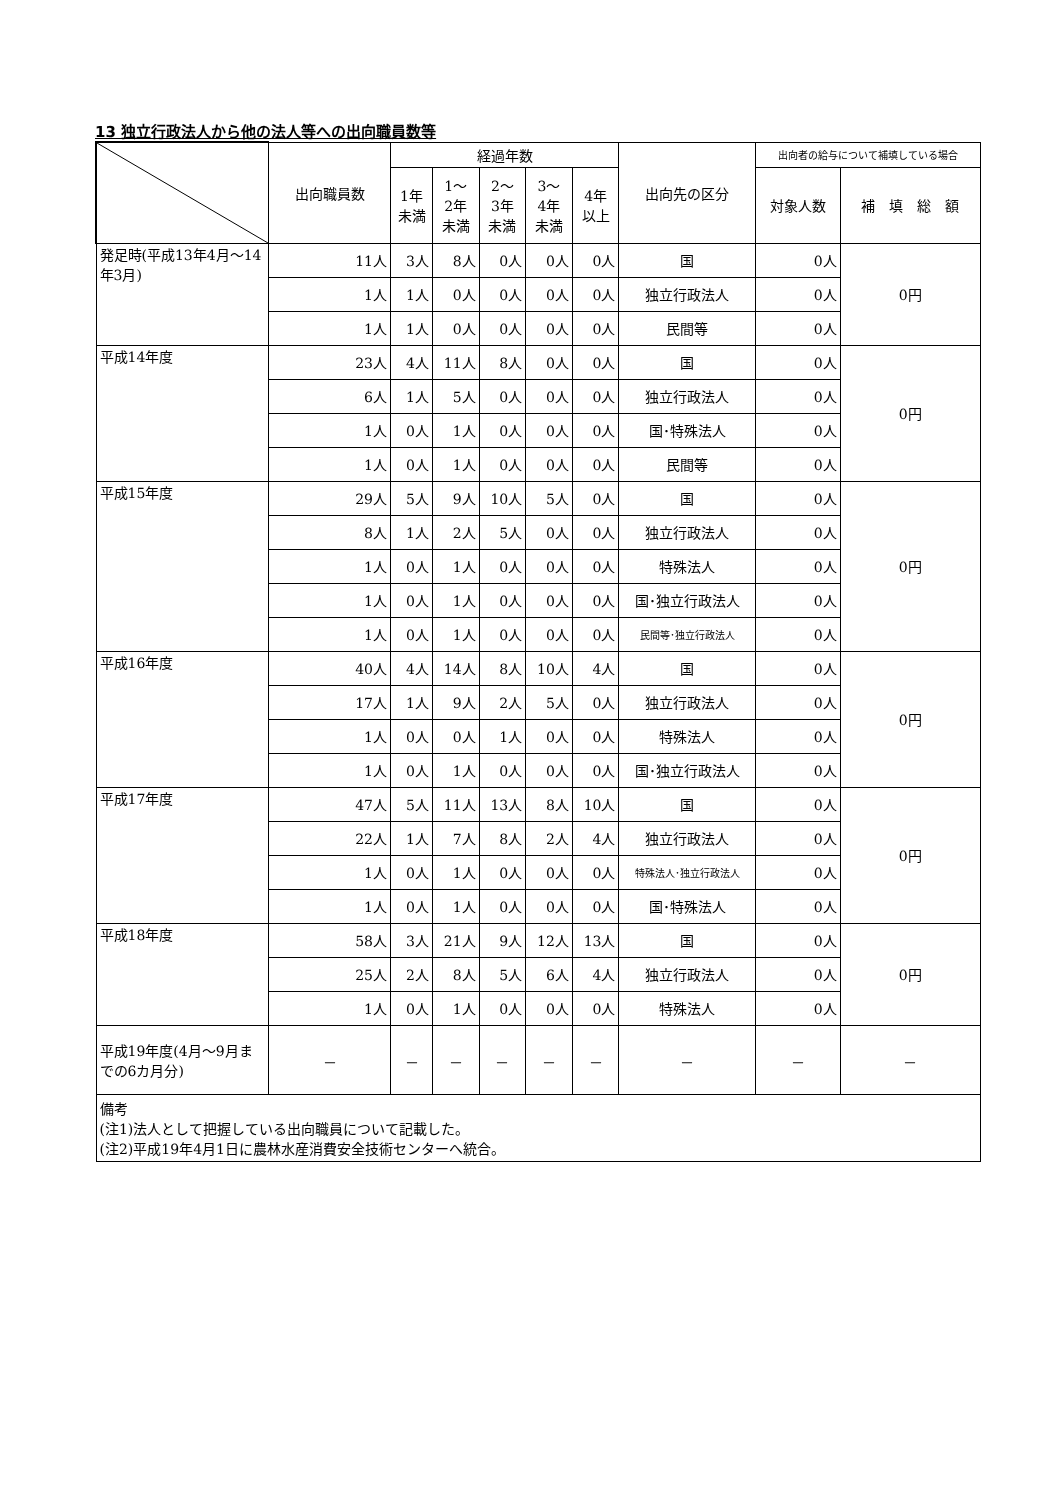13 独立行政法人から他の法人等への出向職員数等
| | 出向職員数 | 経過年数 | | | | | 出向先の区分 | 出向者の給与について補填している場合 | |
| --- | --- | --- | --- | --- | --- | --- | --- | --- | --- |
| | | 1年 未満 | 1～ 2年 未満 | 2～ 3年 未満 | 3～ 4年 未満 | 4年 以上 | | 対象人数 | 補 填 総 額 |
| 発足時(平成13年4月～14年3月) | 11人 | 3人 | 8人 | 0人 | 0人 | 0人 | 国 | 0人 | 0円 |
| | 1人 | 1人 | 0人 | 0人 | 0人 | 0人 | 独立行政法人 | 0人 | |
| | 1人 | 1人 | 0人 | 0人 | 0人 | 0人 | 民間等 | 0人 | |
| 平成14年度 | 23人 | 4人 | 11人 | 8人 | 0人 | 0人 | 国 | 0人 | 0円 |
| | 6人 | 1人 | 5人 | 0人 | 0人 | 0人 | 独立行政法人 | 0人 | |
| | 1人 | 0人 | 1人 | 0人 | 0人 | 0人 | 国･特殊法人 | 0人 | |
| | 1人 | 0人 | 1人 | 0人 | 0人 | 0人 | 民間等 | 0人 | |
| 平成15年度 | 29人 | 5人 | 9人 | 10人 | 5人 | 0人 | 国 | 0人 | 0円 |
| | 8人 | 1人 | 2人 | 5人 | 0人 | 0人 | 独立行政法人 | 0人 | |
| | 1人 | 0人 | 1人 | 0人 | 0人 | 0人 | 特殊法人 | 0人 | |
| | 1人 | 0人 | 1人 | 0人 | 0人 | 0人 | 国･独立行政法人 | 0人 | |
| | 1人 | 0人 | 1人 | 0人 | 0人 | 0人 | 民間等･独立行政法人 | 0人 | |
| 平成16年度 | 40人 | 4人 | 14人 | 8人 | 10人 | 4人 | 国 | 0人 | 0円 |
| | 17人 | 1人 | 9人 | 2人 | 5人 | 0人 | 独立行政法人 | 0人 | |
| | 1人 | 0人 | 0人 | 1人 | 0人 | 0人 | 特殊法人 | 0人 | |
| | 1人 | 0人 | 1人 | 0人 | 0人 | 0人 | 国･独立行政法人 | 0人 | |
| 平成17年度 | 47人 | 5人 | 11人 | 13人 | 8人 | 10人 | 国 | 0人 | 0円 |
| | 22人 | 1人 | 7人 | 8人 | 2人 | 4人 | 独立行政法人 | 0人 | |
| | 1人 | 0人 | 1人 | 0人 | 0人 | 0人 | 特殊法人･独立行政法人 | 0人 | |
| | 1人 | 0人 | 1人 | 0人 | 0人 | 0人 | 国･特殊法人 | 0人 | |
| 平成18年度 | 58人 | 3人 | 21人 | 9人 | 12人 | 13人 | 国 | 0人 | 0円 |
| | 25人 | 2人 | 8人 | 5人 | 6人 | 4人 | 独立行政法人 | 0人 | |
| | 1人 | 0人 | 1人 | 0人 | 0人 | 0人 | 特殊法人 | 0人 | |
| 平成19年度(4月～9月までの6カ月分) | － | － | － | － | － | － | － | － | － |
| 備考 (注1)法人として把握している出向職員について記載した。 (注2)平成19年4月1日に農林水産消費安全技術センターへ統合。 | | | | | | | | | |